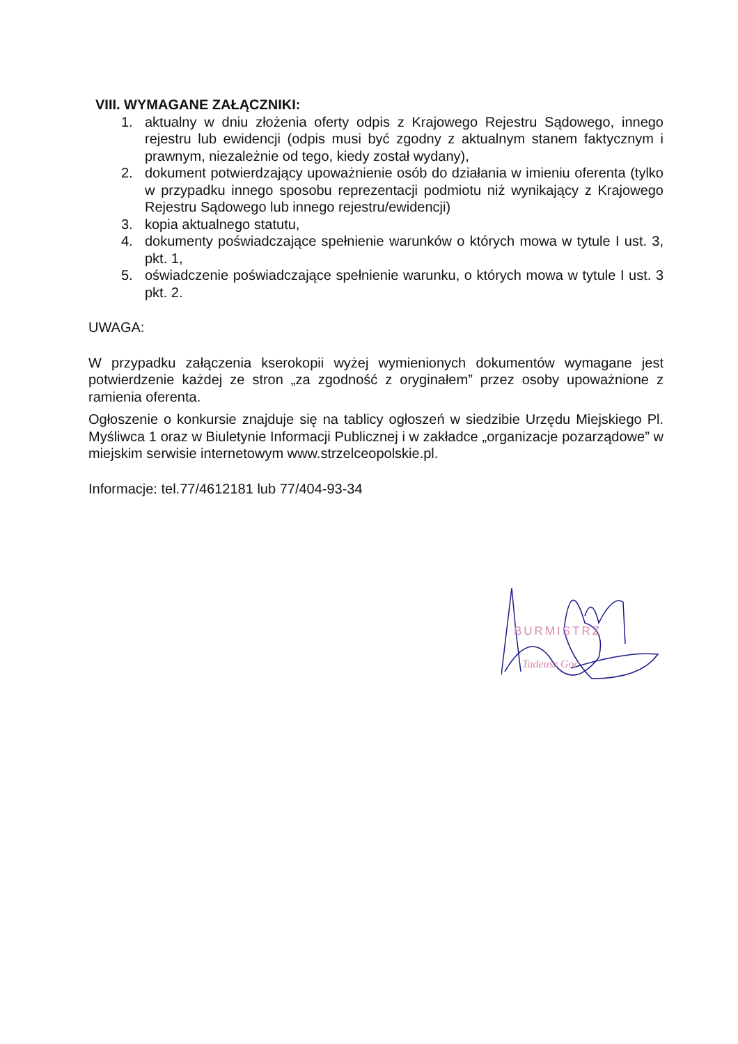VIII. WYMAGANE ZAŁĄCZNIKI:
1. aktualny w dniu złożenia oferty odpis z Krajowego Rejestru Sądowego, innego rejestru lub ewidencji (odpis musi być zgodny z aktualnym stanem faktycznym i prawnym, niezależnie od tego, kiedy został wydany),
2. dokument potwierdzający upoważnienie osób do działania w imieniu oferenta (tylko w przypadku innego sposobu reprezentacji podmiotu niż wynikający z Krajowego Rejestru Sądowego lub innego rejestru/ewidencji)
3. kopia aktualnego statutu,
4. dokumenty poświadczające spełnienie warunków o których mowa w tytule I ust. 3, pkt. 1,
5. oświadczenie poświadczające spełnienie warunku, o których mowa w tytule I ust. 3 pkt. 2.
UWAGA:
W przypadku załączenia kserokopii wyżej wymienionych dokumentów wymagane jest potwierdzenie każdej ze stron „za zgodność z oryginałem” przez osoby upoważnione z ramienia oferenta.
Ogłoszenie o konkursie znajduje się na tablicy ogłoszeń w siedzibie Urzędu Miejskiego Pl. Myśliwca 1 oraz w Biuletynie Informacji Publicznej i w zakładce „organizacje pozarządowe” w miejskim serwisie internetowym www.strzelceopolskie.pl.
Informacje: tel.77/4612181 lub 77/404-93-34
BURMISTRZ
Tadeusz Goc